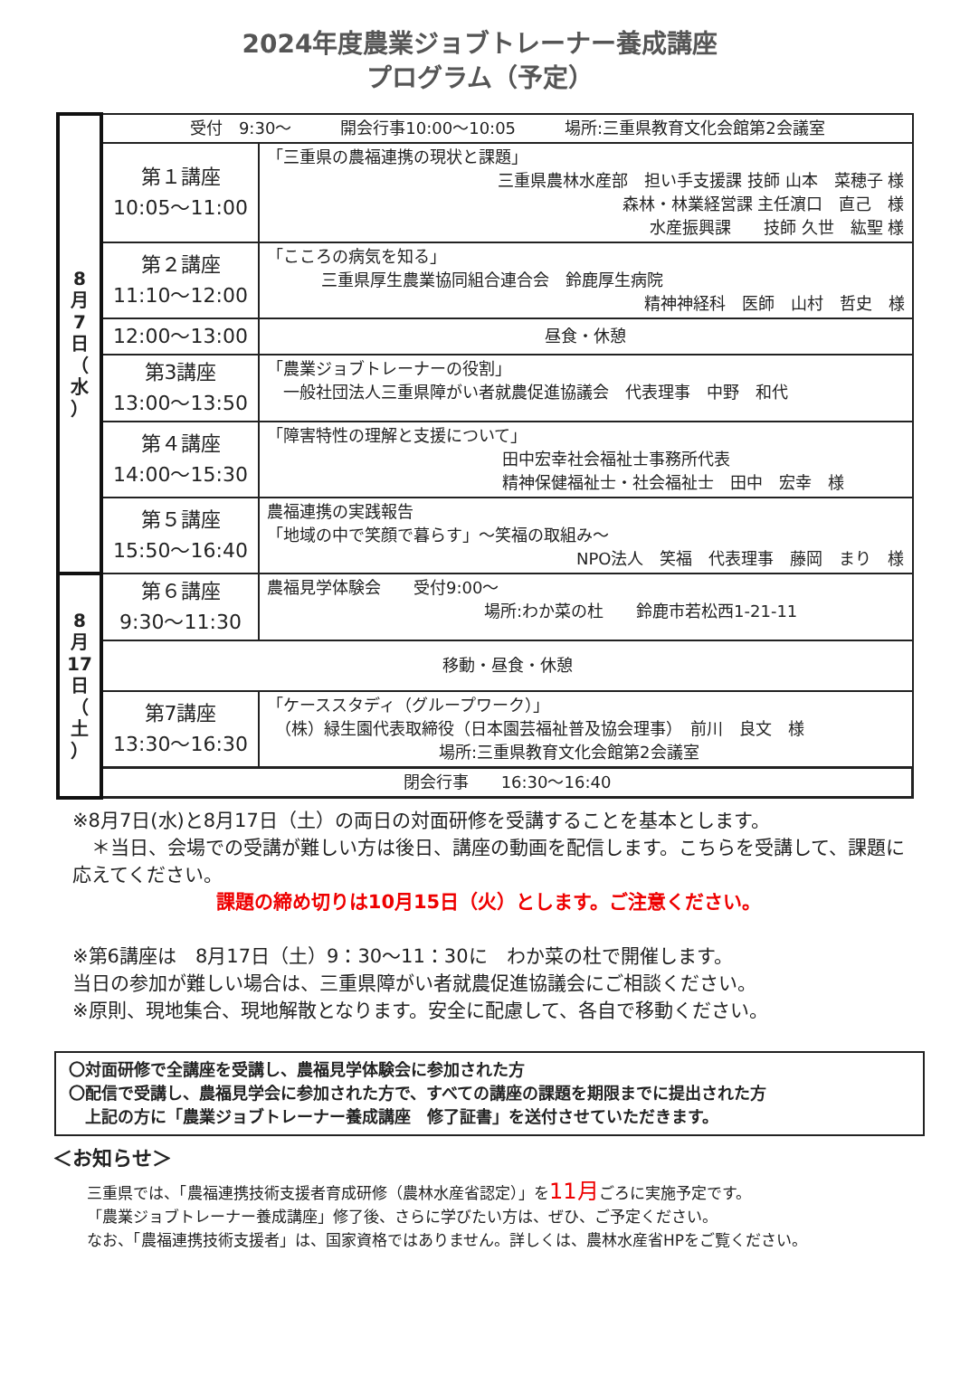2024年度農業ジョブトレーナー養成講座
プログラム（予定）
| 8 月 7 日 （ 水 ） | 受付 9:30～ 開会行事10:00～10:05 場所:三重県教育文化会館第2会議室 | |
| | 第１講座 10:05～11:00 | 「三重県の農福連携の現状と課題」 三重県農林水産部 担い手支援課 技師 山本 菜穂子 様 森林・林業経営課 主任濵口 直己 様 水産振興課 技師 久世 紘聖 様 |
| | 第２講座 11:10～12:00 | 「こころの病気を知る」 三重県厚生農業協同組合連合会 鈴鹿厚生病院 精神神経科 医師 山村 哲史 様 |
| | 12:00～13:00 | 昼食・休憩 |
| | 第3講座 13:00～13:50 | 「農業ジョブトレーナーの役割」 一般社団法人三重県障がい者就農促進協議会 代表理事 中野 和代 |
| | 第４講座 14:00～15:30 | 「障害特性の理解と支援について」 田中宏幸社会福祉士事務所代表 精神保健福祉士・社会福祉士 田中 宏幸 様 |
| | 第５講座 15:50～16:40 | 農福連携の実践報告 「地域の中で笑顔で暮らす」～笑福の取組み～ NPO法人 笑福 代表理事 藤岡 まり 様 |
| 8 月 17 日 （ 土 ） | 第６講座 9:30～11:30 | 農福見学体験会 受付9:00～ 場所:わか菜の杜 鈴鹿市若松西1-21-11 |
| | 移動・昼食・休憩 | |
| | 第7講座 13:30～16:30 | 「ケーススタディ（グループワーク）」 （株）緑生園代表取締役（日本園芸福祉普及協会理事） 前川 良文 様 場所:三重県教育文化会館第2会議室 |
| | 閉会行事 16:30～16:40 | |
※8月7日(水)と8月17日（土）の両日の対面研修を受講することを基本とします。
　＊当日、会場での受講が難しい方は後日、講座の動画を配信します。こちらを受講して、課題に応えてください。
課題の締め切りは10月15日（火）とします。ご注意ください。
※第6講座は　8月17日（土）9：30～11：30に　わか菜の杜で開催します。
当日の参加が難しい場合は、三重県障がい者就農促進協議会にご相談ください。
※原則、現地集合、現地解散となります。安全に配慮して、各自で移動ください。
〇対面研修で全講座を受講し、農福見学体験会に参加された方
〇配信で受講し、農福見学会に参加された方で、すべての講座の課題を期限までに提出された方
　上記の方に「農業ジョブトレーナー養成講座　修了証書」を送付させていただきます。
＜お知らせ＞
三重県では、「農福連携技術支援者育成研修（農林水産省認定）」を11月ごろに実施予定です。
「農業ジョブトレーナー養成講座」修了後、さらに学びたい方は、ぜひ、ご予定ください。
なお、「農福連携技術支援者」は、国家資格ではありません。詳しくは、農林水産省HPをご覧ください。